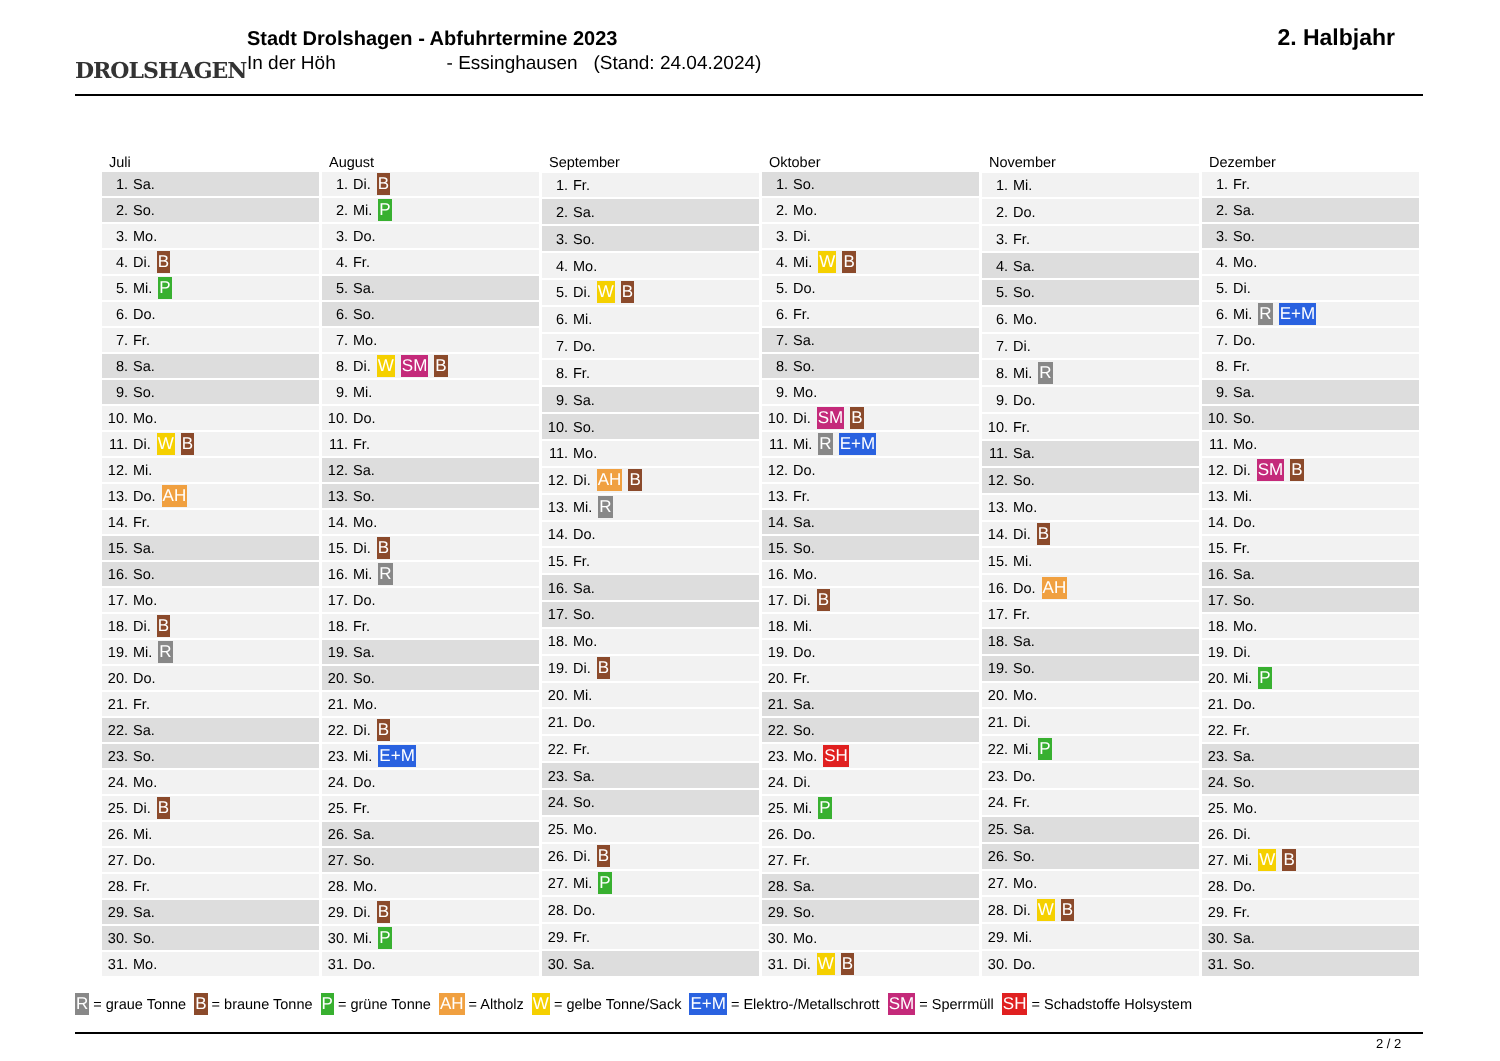DROLSHAGEN
Stadt Drolshagen - Abfuhrtermine 2023
In der Höh - Essinghausen (Stand: 24.04.2024)
2. Halbjahr
| Juli | |
| --- | --- |
| 1. | Sa. |
| 2. | So. |
| 3. | Mo. |
| 4. | Di. B |
| 5. | Mi. P |
| 6. | Do. |
| 7. | Fr. |
| 8. | Sa. |
| 9. | So. |
| 10. | Mo. |
| 11. | Di. W B |
| 12. | Mi. |
| 13. | Do. AH |
| 14. | Fr. |
| 15. | Sa. |
| 16. | So. |
| 17. | Mo. |
| 18. | Di. B |
| 19. | Mi. R |
| 20. | Do. |
| 21. | Fr. |
| 22. | Sa. |
| 23. | So. |
| 24. | Mo. |
| 25. | Di. B |
| 26. | Mi. |
| 27. | Do. |
| 28. | Fr. |
| 29. | Sa. |
| 30. | So. |
| 31. | Mo. |
| August | |
| --- | --- |
| 1. | Di. B |
| 2. | Mi. P |
| 3. | Do. |
| 4. | Fr. |
| 5. | Sa. |
| 6. | So. |
| 7. | Mo. |
| 8. | Di. W SM B |
| 9. | Mi. |
| 10. | Do. |
| 11. | Fr. |
| 12. | Sa. |
| 13. | So. |
| 14. | Mo. |
| 15. | Di. B |
| 16. | Mi. R |
| 17. | Do. |
| 18. | Fr. |
| 19. | Sa. |
| 20. | So. |
| 21. | Mo. |
| 22. | Di. B |
| 23. | Mi. E+M |
| 24. | Do. |
| 25. | Fr. |
| 26. | Sa. |
| 27. | So. |
| 28. | Mo. |
| 29. | Di. B |
| 30. | Mi. P |
| 31. | Do. |
| September | |
| --- | --- |
| 1. | Fr. |
| 2. | Sa. |
| 3. | So. |
| 4. | Mo. |
| 5. | Di. W B |
| 6. | Mi. |
| 7. | Do. |
| 8. | Fr. |
| 9. | Sa. |
| 10. | So. |
| 11. | Mo. |
| 12. | Di. AH B |
| 13. | Mi. R |
| 14. | Do. |
| 15. | Fr. |
| 16. | Sa. |
| 17. | So. |
| 18. | Mo. |
| 19. | Di. B |
| 20. | Mi. |
| 21. | Do. |
| 22. | Fr. |
| 23. | Sa. |
| 24. | So. |
| 25. | Mo. |
| 26. | Di. B |
| 27. | Mi. P |
| 28. | Do. |
| 29. | Fr. |
| 30. | Sa. |
| Oktober | |
| --- | --- |
| 1. | So. |
| 2. | Mo. |
| 3. | Di. |
| 4. | Mi. W B |
| 5. | Do. |
| 6. | Fr. |
| 7. | Sa. |
| 8. | So. |
| 9. | Mo. |
| 10. | Di. SM B |
| 11. | Mi. R E+M |
| 12. | Do. |
| 13. | Fr. |
| 14. | Sa. |
| 15. | So. |
| 16. | Mo. |
| 17. | Di. B |
| 18. | Mi. |
| 19. | Do. |
| 20. | Fr. |
| 21. | Sa. |
| 22. | So. |
| 23. | Mo. SH |
| 24. | Di. |
| 25. | Mi. P |
| 26. | Do. |
| 27. | Fr. |
| 28. | Sa. |
| 29. | So. |
| 30. | Mo. |
| 31. | Di. W B |
| November | |
| --- | --- |
| 1. | Mi. |
| 2. | Do. |
| 3. | Fr. |
| 4. | Sa. |
| 5. | So. |
| 6. | Mo. |
| 7. | Di. |
| 8. | Mi. R |
| 9. | Do. |
| 10. | Fr. |
| 11. | Sa. |
| 12. | So. |
| 13. | Mo. |
| 14. | Di. B |
| 15. | Mi. |
| 16. | Do. AH |
| 17. | Fr. |
| 18. | Sa. |
| 19. | So. |
| 20. | Mo. |
| 21. | Di. |
| 22. | Mi. P |
| 23. | Do. |
| 24. | Fr. |
| 25. | Sa. |
| 26. | So. |
| 27. | Mo. |
| 28. | Di. W B |
| 29. | Mi. |
| 30. | Do. |
| Dezember | |
| --- | --- |
| 1. | Fr. |
| 2. | Sa. |
| 3. | So. |
| 4. | Mo. |
| 5. | Di. |
| 6. | Mi. R E+M |
| 7. | Do. |
| 8. | Fr. |
| 9. | Sa. |
| 10. | So. |
| 11. | Mo. |
| 12. | Di. SM B |
| 13. | Mi. |
| 14. | Do. |
| 15. | Fr. |
| 16. | Sa. |
| 17. | So. |
| 18. | Mo. |
| 19. | Di. |
| 20. | Mi. P |
| 21. | Do. |
| 22. | Fr. |
| 23. | Sa. |
| 24. | So. |
| 25. | Mo. |
| 26. | Di. |
| 27. | Mi. W B |
| 28. | Do. |
| 29. | Fr. |
| 30. | Sa. |
| 31. | So. |
R = graue Tonne B = braune Tonne P = grüne Tonne AH = Altholz W = gelbe Tonne/Sack E+M = Elektro-/Metallschrott SM = Sperrmüll SH = Schadstoffe Holsystem
2 / 2